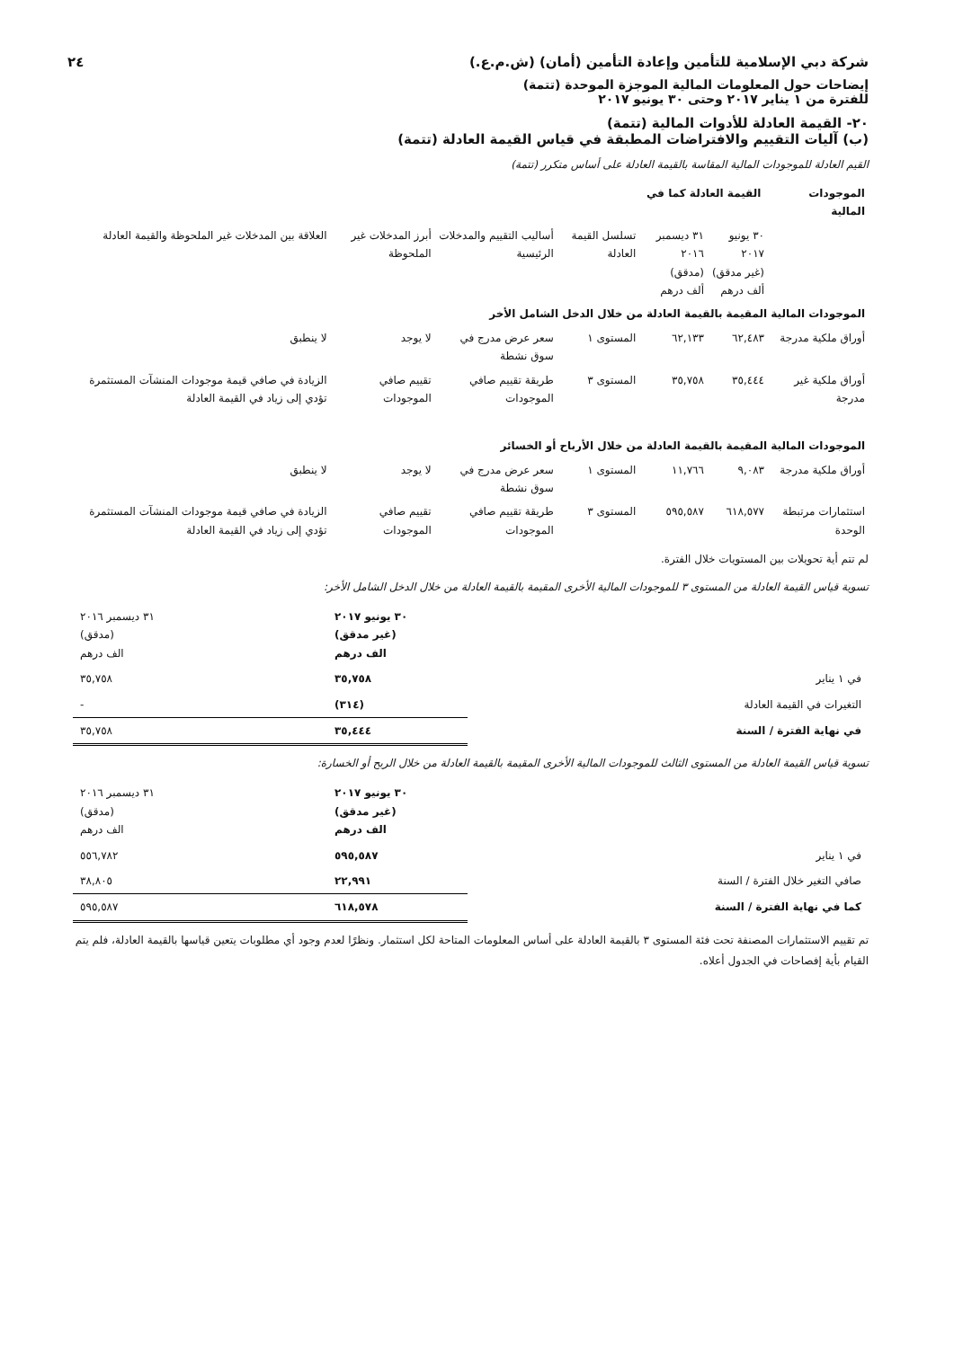شركة دبي الإسلامية للتأمين وإعادة التأمين (أمان) (ش.م.ع.) ٢٤
إيضاحات حول المعلومات المالية الموجزة الموحدة (تتمة)
للفترة من ١ يناير ٢٠١٧ وحتى ٣٠ يونيو ٢٠١٧
٢٠- القيمة العادلة للأدوات المالية (تتمة)
(ب) آليات التقييم والافتراضات المطبقة في قياس القيمة العادلة (تتمة)
القيم العادلة للموجودات المالية المقاسة بالقيمة العادلة على أساس متكرر (تتمة)
| الموجودات المالية | القيمة العادلة كما في | | | | | |
| --- | --- | --- | --- | --- | --- | --- |
| | ٣٠ يونيو ٢٠١٧ (غير مدقق) ألف درهم | ٣١ ديسمبر ٢٠١٦ (مدقق) ألف درهم | تسلسل القيمة العادلة | أساليب التقييم والمدخلات الرئيسية | أبرز المدخلات غير الملحوظة | العلاقة بين المدخلات غير الملحوظة والقيمة العادلة |
| الموجودات المالية المقيمة بالقيمة العادلة من خلال الدخل الشامل الأخر | | | | | | |
| أوراق ملكية مدرجة | ٦٢,٤٨٣ | ٦٢,١٣٣ | المستوى ١ | سعر عرض مدرج في سوق نشطة | لا يوجد | لا ينطبق |
| أوراق ملكية غير مدرجة | ٣٥,٤٤٤ | ٣٥,٧٥٨ | المستوى ٣ | طريقة تقييم صافي الموجودات | تقييم صافي الموجودات | الزيادة في صافي قيمة موجودات المنشآت المستثمرة تؤدي إلى زياد في القيمة العادلة |
| الموجودات المالية المقيمة بالقيمة العادلة من خلال الأرباح أو الخسائر | | | | | | |
| أوراق ملكية مدرجة | ٩,٠٨٣ | ١١,٧٦٦ | المستوى ١ | سعر عرض مدرج في سوق نشطة | لا يوجد | لا ينطبق |
| استثمارات مرتبطة الوحدة | ٦١٨,٥٧٧ | ٥٩٥,٥٨٧ | المستوى ٣ | طريقة تقييم صافي الموجودات | تقييم صافي الموجودات | الزيادة في صافي قيمة موجودات المنشآت المستثمرة تؤدي إلى زياد في القيمة العادلة |
لم تتم أية تحويلات بين المستويات خلال الفترة.
تسوية قياس القيمة العادلة من المستوى ٣ للموجودات المالية الأخرى المقيمة بالقيمة العادلة من خلال الدخل الشامل الأخر:
| | ٣٠ يونيو ٢٠١٧ (غير مدقق) الف درهم | ٣١ ديسمبر ٢٠١٦ (مدقق) الف درهم |
| في ١ يناير | ٣٥,٧٥٨ | ٣٥,٧٥٨ |
| التغيرات في القيمة العادلة | (٣١٤) | - |
| في نهاية الفترة / السنة | ٣٥,٤٤٤ | ٣٥,٧٥٨ |
تسوية قياس القيمة العادلة من المستوى الثالث للموجودات المالية الأخرى المقيمة بالقيمة العادلة من خلال الربح أو الخسارة:
| | ٣٠ يونيو ٢٠١٧ (غير مدقق) الف درهم | ٣١ ديسمبر ٢٠١٦ (مدقق) الف درهم |
| في ١ يناير | ٥٩٥,٥٨٧ | ٥٥٦,٧٨٢ |
| صافي التغير خلال الفترة / السنة | ٢٢,٩٩١ | ٣٨,٨٠٥ |
| كما في نهاية الفترة / السنة | ٦١٨,٥٧٨ | ٥٩٥,٥٨٧ |
تم تقييم الاستثمارات المصنفة تحت فئة المستوى ٣ بالقيمة العادلة على أساس المعلومات المتاحة لكل استثمار. ونظرًا لعدم وجود أي مطلوبات يتعين قياسها بالقيمة العادلة، فلم يتم القيام بأية إفصاحات في الجدول أعلاه.